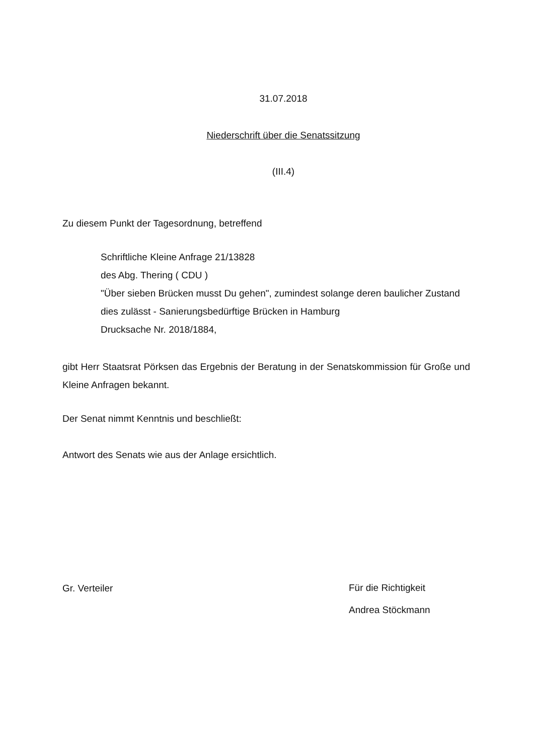31.07.2018
Niederschrift über die Senatssitzung
(III.4)
Zu diesem Punkt der Tagesordnung, betreffend
Schriftliche Kleine Anfrage 21/13828
des Abg. Thering ( CDU )
"Über sieben Brücken musst Du gehen", zumindest solange deren baulicher Zustand dies zulässt - Sanierungsbedürftige Brücken in Hamburg
Drucksache Nr. 2018/1884,
gibt Herr Staatsrat Pörksen das Ergebnis der Beratung in der Senatskommission für Große und Kleine Anfragen bekannt.
Der Senat nimmt Kenntnis und beschließt:
Antwort des Senats wie aus der Anlage ersichtlich.
Gr. Verteiler
Für die Richtigkeit
Andrea Stöckmann